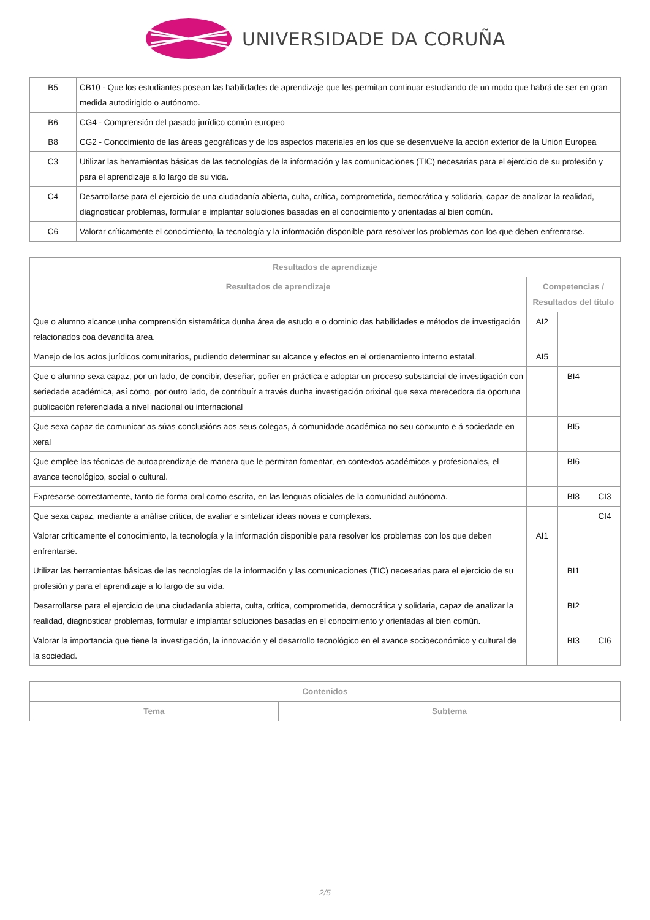UNIVERSIDADE DA CORUÑA
| B5 | CB10 - Que los estudiantes posean las habilidades de aprendizaje que les permitan continuar estudiando de un modo que habrá de ser en gran medida autodirigido o autónomo. |
| B6 | CG4 - Comprensión del pasado jurídico común europeo |
| B8 | CG2 - Conocimiento de las áreas geográficas y de los aspectos materiales en los que se desenvuelve la acción exterior de la Unión Europea |
| C3 | Utilizar las herramientas básicas de las tecnologías de la información y las comunicaciones (TIC) necesarias para el ejercicio de su profesión y para el aprendizaje a lo largo de su vida. |
| C4 | Desarrollarse para el ejercicio de una ciudadanía abierta, culta, crítica, comprometida, democrática y solidaria, capaz de analizar la realidad, diagnosticar problemas, formular e implantar soluciones basadas en el conocimiento y orientadas al bien común. |
| C6 | Valorar críticamente el conocimiento, la tecnología y la información disponible para resolver los problemas con los que deben enfrentarse. |
| Resultados de aprendizaje | | | |
| --- | --- | --- | --- |
| Resultados de aprendizaje | Competencias / Resultados del título | | |
| Que o alumno alcance unha comprensión sistemática dunha área de estudo e o dominio das habilidades e métodos de investigación relacionados coa devandita área. | AI2 | | |
| Manejo de los actos jurídicos comunitarios, pudiendo determinar su alcance y efectos en el ordenamiento interno estatal. | AI5 | | |
| Que o alumno sexa capaz, por un lado, de concibir, deseñar, poñer en práctica e adoptar un proceso substancial de investigación con seriedade académica, así como, por outro lado, de contribuír a través dunha investigación orixinal que sexa merecedora da oportuna publicación referenciada a nivel nacional ou internacional | | BI4 | |
| Que sexa capaz de comunicar as súas conclusións aos seus colegas, á comunidade académica no seu conxunto e á sociedade en xeral | | BI5 | |
| Que emplee las técnicas de autoaprendizaje de manera que le permitan fomentar, en contextos académicos y profesionales, el avance tecnológico, social o cultural. | | BI6 | |
| Expresarse correctamente, tanto de forma oral como escrita, en las lenguas oficiales de la comunidad autónoma. | | BI8 | CI3 |
| Que sexa capaz, mediante a análise crítica, de avaliar e sintetizar ideas novas e complexas. | | | CI4 |
| Valorar críticamente el conocimiento, la tecnología y la información disponible para resolver los problemas con los que deben enfrentarse. | AI1 | | |
| Utilizar las herramientas básicas de las tecnologías de la información y las comunicaciones (TIC) necesarias para el ejercicio de su profesión y para el aprendizaje a lo largo de su vida. | | BI1 | |
| Desarrollarse para el ejercicio de una ciudadanía abierta, culta, crítica, comprometida, democrática y solidaria, capaz de analizar la realidad, diagnosticar problemas, formular e implantar soluciones basadas en el conocimiento y orientadas al bien común. | | BI2 | |
| Valorar la importancia que tiene la investigación, la innovación y el desarrollo tecnológico en el avance socioeconómico y cultural de la sociedad. | | BI3 | CI6 |
| Contenidos | |
| --- | --- |
| Tema | Subtema |
2/5